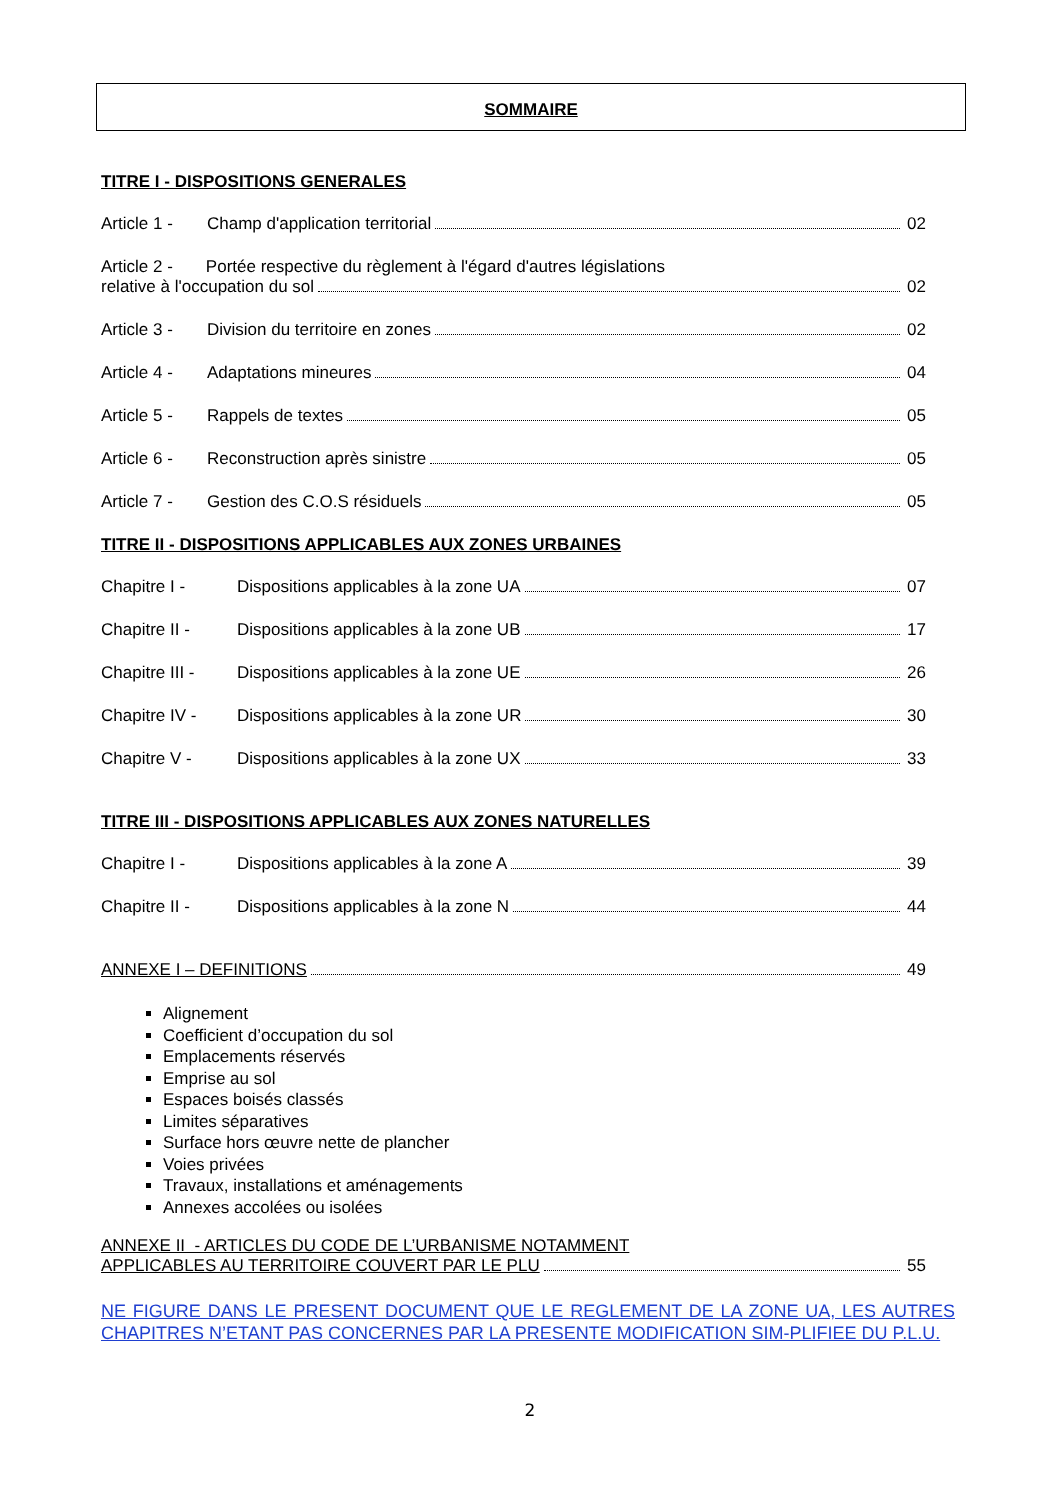SOMMAIRE
TITRE I - DISPOSITIONS GENERALES
Article 1 - Champ d'application territorial 02
Article 2 - Portée respective du règlement à l'égard d'autres législations
relative à l'occupation du sol 02
Article 3 - Division du territoire en zones 02
Article 4 - Adaptations mineures 04
Article 5 - Rappels de textes 05
Article 6 - Reconstruction après sinistre 05
Article 7 - Gestion des C.O.S résiduels 05
TITRE II - DISPOSITIONS APPLICABLES AUX ZONES URBAINES
Chapitre I - Dispositions applicables à la zone UA 07
Chapitre II - Dispositions applicables à la zone UB 17
Chapitre III - Dispositions applicables à la zone UE 26
Chapitre IV - Dispositions applicables à la zone UR 30
Chapitre V - Dispositions applicables à la zone UX 33
TITRE III - DISPOSITIONS APPLICABLES AUX ZONES NATURELLES
Chapitre I - Dispositions applicables à la zone A 39
Chapitre II - Dispositions applicables à la zone N 44
ANNEXE I – DEFINITIONS 49
Alignement
Coefficient d’occupation du sol
Emplacements réservés
Emprise au sol
Espaces boisés classés
Limites séparatives
Surface hors œuvre nette de plancher
Voies privées
Travaux, installations et aménagements
Annexes accolées ou isolées
ANNEXE II - ARTICLES DU CODE DE L’URBANISME NOTAMMENT
APPLICABLES AU TERRITOIRE COUVERT PAR LE PLU 55
NE FIGURE DANS LE PRESENT DOCUMENT QUE LE REGLEMENT DE LA ZONE UA, LES AUTRES CHAPITRES N’ETANT PAS CONCERNES PAR LA PRESENTE MODIFICATION SIM-PLIFIEE DU P.L.U.
2